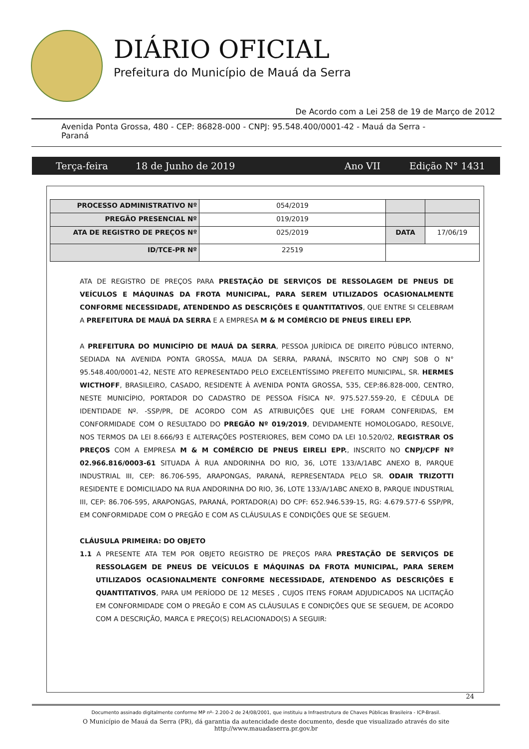DIÁRIO OFICIAL
Prefeitura do Município de Mauá da Serra
De Acordo com a Lei 258 de 19 de Março de 2012
Avenida Ponta Grossa, 480 - CEP: 86828-000 - CNPJ: 95.548.400/0001-42 - Mauá da Serra - Paraná
Terça-feira 18 de Junho de 2019 Ano VII Edição N° 1431
| PROCESSO ADMINISTRATIVO Nº | 054/2019 | | |
| PREGÃO PRESENCIAL Nº | 019/2019 | | |
| ATA DE REGISTRO DE PREÇOS Nº | 025/2019 | DATA | 17/06/19 |
| ID/TCE-PR Nº | 22519 | | |
ATA DE REGISTRO DE PREÇOS PARA PRESTAÇÃO DE SERVIÇOS DE RESSOLAGEM DE PNEUS DE VEÍCULOS E MÁQUINAS DA FROTA MUNICIPAL, PARA SEREM UTILIZADOS OCASIONALMENTE CONFORME NECESSIDADE, ATENDENDO AS DESCRIÇÕES E QUANTITATIVOS, QUE ENTRE SI CELEBRAM A PREFEITURA DE MAUÁ DA SERRA E A EMPRESA M & M COMÉRCIO DE PNEUS EIRELI EPP.
A PREFEITURA DO MUNICÍPIO DE MAUÁ DA SERRA, PESSOA JURÍDICA DE DIREITO PÚBLICO INTERNO, SEDIADA NA AVENIDA PONTA GROSSA, MAUA DA SERRA, PARANÁ, INSCRITO NO CNPJ SOB O N° 95.548.400/0001-42, NESTE ATO REPRESENTADO PELO EXCELENTÍSSIMO PREFEITO MUNICIPAL, SR. HERMES WICTHOFF, BRASILEIRO, CASADO, RESIDENTE À AVENIDA PONTA GROSSA, 535, CEP:86.828-000, CENTRO, NESTE MUNICÍPIO, PORTADOR DO CADASTRO DE PESSOA FÍSICA Nº. 975.527.559-20, E CÉDULA DE IDENTIDADE Nº. -SSP/PR, DE ACORDO COM AS ATRIBUIÇÕES QUE LHE FORAM CONFERIDAS, EM CONFORMIDADE COM O RESULTADO DO PREGÃO Nº 019/2019, DEVIDAMENTE HOMOLOGADO, RESOLVE, NOS TERMOS DA LEI 8.666/93 E ALTERAÇÕES POSTERIORES, BEM COMO DA LEI 10.520/02, REGISTRAR OS PREÇOS COM A EMPRESA M & M COMÉRCIO DE PNEUS EIRELI EPP., INSCRITO NO CNPJ/CPF Nº 02.966.816/0003-61 SITUADA À RUA ANDORINHA DO RIO, 36, LOTE 133/A/1ABC ANEXO B, PARQUE INDUSTRIAL III, CEP: 86.706-595, ARAPONGAS, PARANÁ, REPRESENTADA PELO SR. ODAIR TRIZOTTI RESIDENTE E DOMICILIADO NA RUA ANDORINHA DO RIO, 36, LOTE 133/A/1ABC ANEXO B, PARQUE INDUSTRIAL III, CEP: 86.706-595, ARAPONGAS, PARANÁ, PORTADOR(A) DO CPF: 652.946.539-15, RG: 4.679.577-6 SSP/PR, EM CONFORMIDADE COM O PREGÃO E COM AS CLÁUSULAS E CONDIÇÕES QUE SE SEGUEM.
CLÁUSULA PRIMEIRA: DO OBJETO
1.1 A PRESENTE ATA TEM POR OBJETO REGISTRO DE PREÇOS PARA PRESTAÇÃO DE SERVIÇOS DE RESSOLAGEM DE PNEUS DE VEÍCULOS E MÁQUINAS DA FROTA MUNICIPAL, PARA SEREM UTILIZADOS OCASIONALMENTE CONFORME NECESSIDADE, ATENDENDO AS DESCRIÇÕES E QUANTITATIVOS, PARA UM PERÍODO DE 12 MESES , CUJOS ITENS FORAM ADJUDICADOS NA LICITAÇÃO EM CONFORMIDADE COM O PREGÃO E COM AS CLÁUSULAS E CONDIÇÕES QUE SE SEGUEM, DE ACORDO COM A DESCRIÇÃO, MARCA E PREÇO(S) RELACIONADO(S) A SEGUIR:
24
Documento assinado digitalmente conforme MP nº- 2.200-2 de 24/08/2001, que instituiu a Infraestrutura de Chaves Públicas Brasileira - ICP-Brasil.
O Município de Mauá da Serra (PR), dá garantia da autencidade deste documento, desde que visualizado através do site
http://www.mauadaserra.pr.gov.br